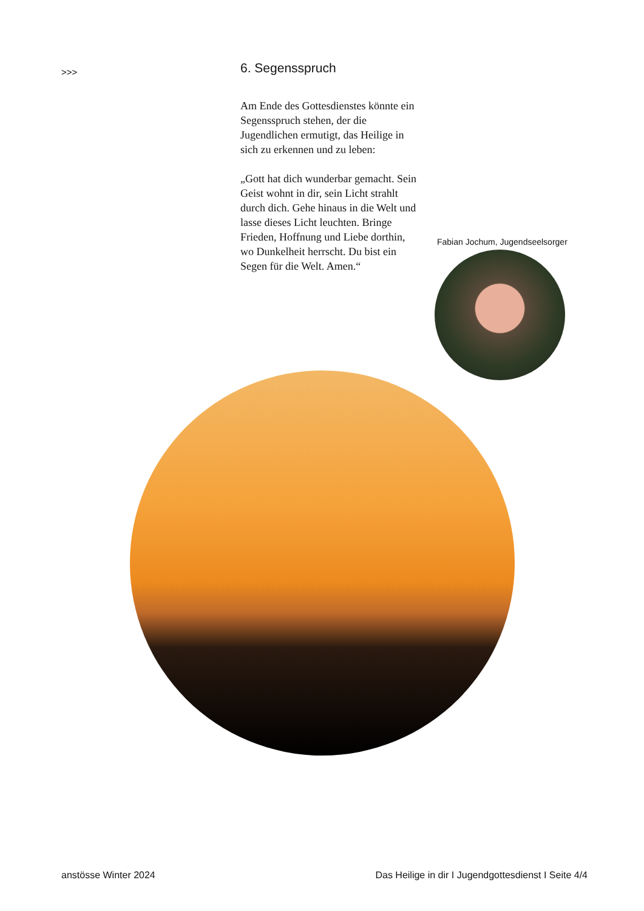>>>
6. Segensspruch
Am Ende des Gottesdienstes könnte ein Segensspruch stehen, der die Jugendlichen ermutigt, das Heilige in sich zu erkennen und zu leben:
„Gott hat dich wunderbar ge­macht. Sein Geist wohnt in dir, sein Licht strahlt durch dich. Gehe hinaus in die Welt und lasse dieses Licht leuchten. Bringe Frieden, Hoffnung und Liebe dorthin, wo Dunkelheit herrscht. Du bist ein Segen für die Welt. Amen.“
Fabian Jochum, Jugendseelsorger
anstösse Winter 2024 Das Heilige in dir I Jugendgottesdienst I Seite 4/4